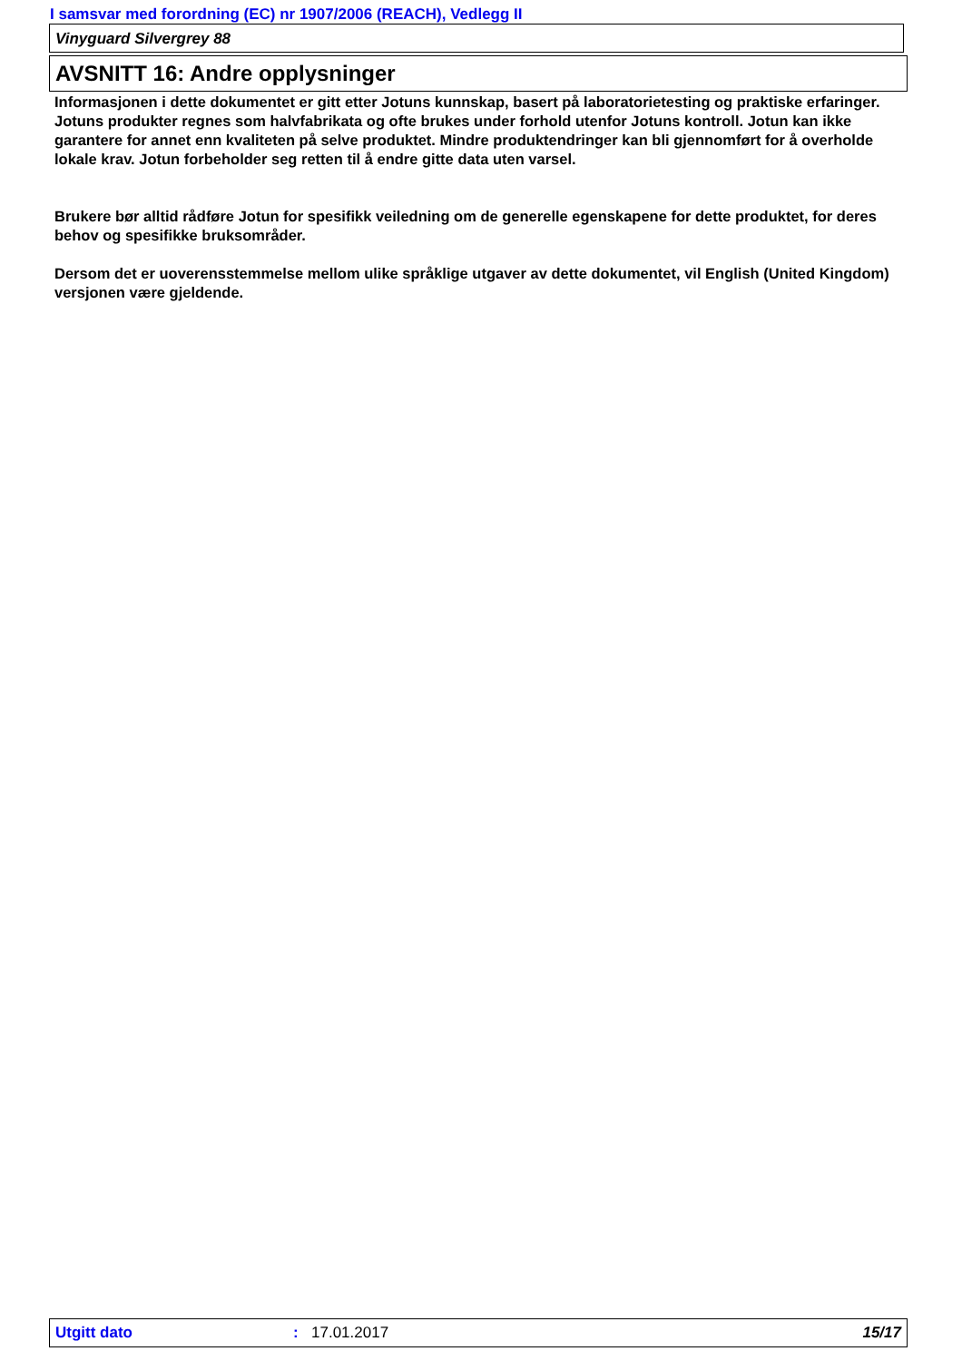I samsvar med forordning (EC) nr 1907/2006 (REACH), Vedlegg II
Vinyguard Silvergrey 88
AVSNITT 16: Andre opplysninger
Informasjonen i dette dokumentet er gitt etter Jotuns kunnskap, basert på laboratorietesting og praktiske erfaringer. Jotuns produkter regnes som halvfabrikata og ofte brukes under forhold utenfor Jotuns kontroll. Jotun kan ikke garantere for annet enn kvaliteten på selve produktet. Mindre produktendringer kan bli gjennomført for å overholde lokale krav. Jotun forbeholder seg retten til å endre gitte data uten varsel.
Brukere bør alltid rådføre Jotun for spesifikk veiledning om de generelle egenskapene for dette produktet, for deres behov og spesifikke bruksområder.
Dersom det er uoverensstemmelse mellom ulike språklige utgaver av dette dokumentet, vil English (United Kingdom) versjonen være gjeldende.
Utgitt dato: 17.01.2017 15/17